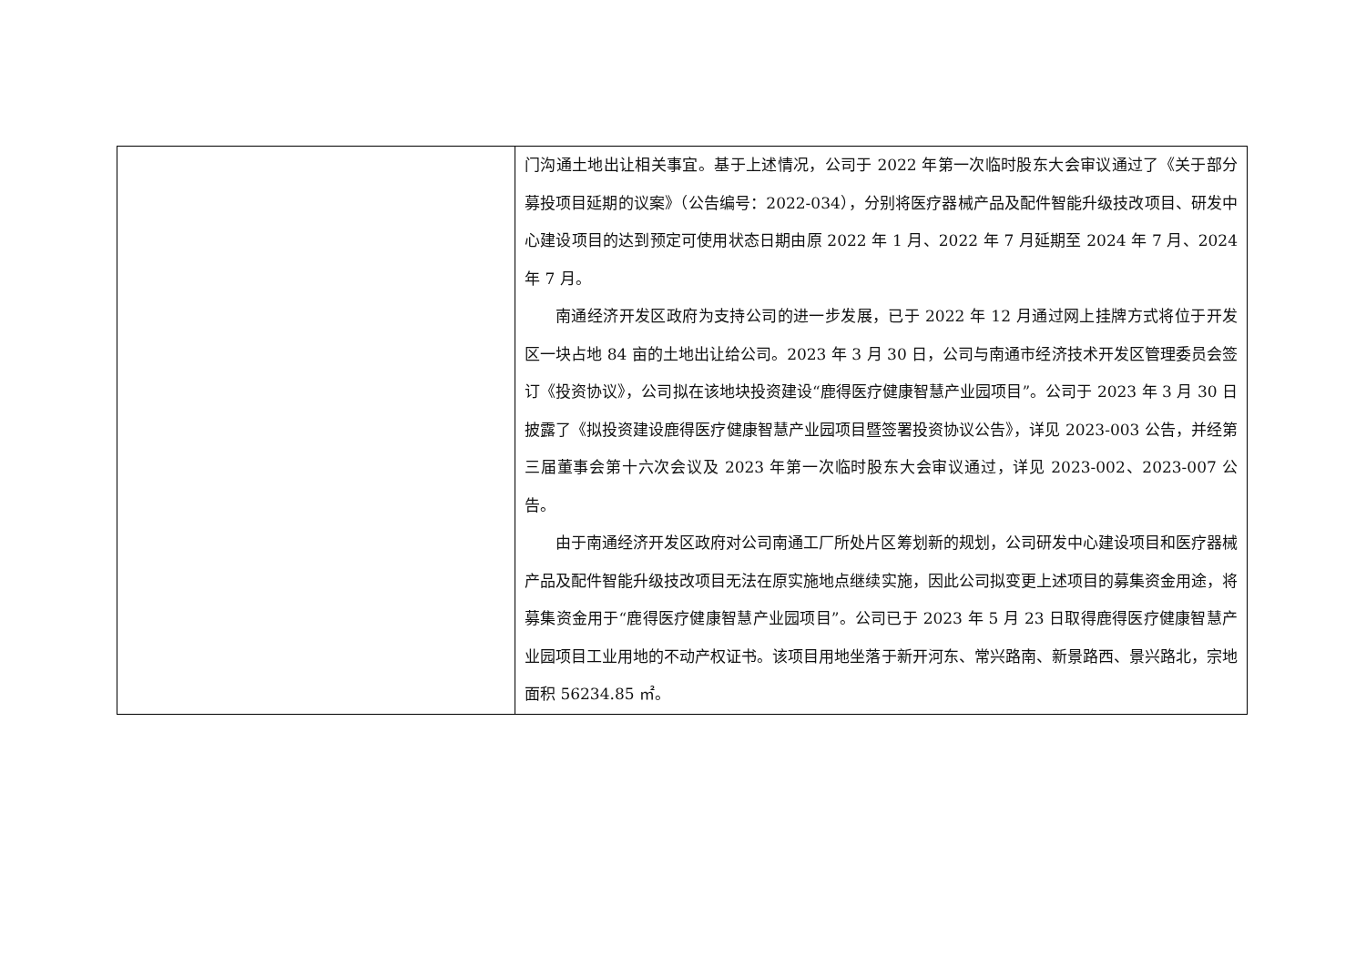| | 门沟通土地出让相关事宜。基于上述情况，公司于 2022 年第一次临时股东大会审议通过了《关于部分募投项目延期的议案》（公告编号：2022-034），分别将医疗器械产品及配件智能升级技改项目、研发中心建设项目的达到预定可使用状态日期由原 2022 年 1 月、2022 年 7 月延期至 2024 年 7 月、2024 年 7 月。 南通经济开发区政府为支持公司的进一步发展，已于 2022 年 12 月通过网上挂牌方式将位于开发区一块占地 84 亩的土地出让给公司。2023 年 3 月 30 日，公司与南通市经济技术开发区管理委员会签订《投资协议》，公司拟在该地块投资建设“鹿得医疗健康智慧产业园项目”。公司于 2023 年 3 月 30 日披露了《拟投资建设鹿得医疗健康智慧产业园项目暨签署投资协议公告》，详见 2023-003 公告，并经第三届董事会第十六次会议及 2023 年第一次临时股东大会审议通过，详见 2023-002、2023-007 公告。 由于南通经济开发区政府对公司南通工厂所处片区筹划新的规划，公司研发中心建设项目和医疗器械产品及配件智能升级技改项目无法在原实施地点继续实施，因此公司拟变更上述项目的募集资金用途，将募集资金用于“鹿得医疗健康智慧产业园项目”。公司已于 2023 年 5 月 23 日取得鹿得医疗健康智慧产业园项目工业用地的不动产权证书。该项目用地坐落于新开河东、常兴路南、新景路西、景兴路北，宗地面积 56234.85 ㎡。 |